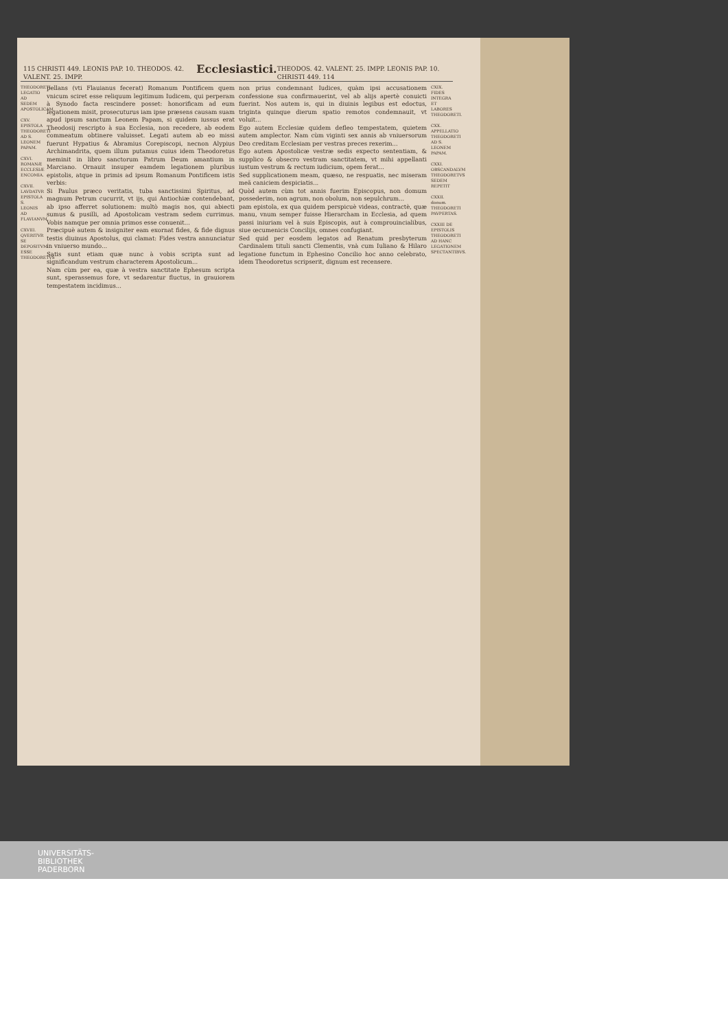115 CHRISTI 449. LEONIS PAP. 10. THEODOS. 42. VALENT. 25. IMPP. Ecclesiastici. THEODOS. 42. VALENT. 25. IMPP. LEONIS PAP. 10. CHRISTI 449. 114
THEODORETI LEGATIO AD SEDEM APOSTOLICAM.
CXV. EPISTOLA THEODORETI AD S. LEONEM PAPAM.
CXVI. ROMANÆ ECCLESIÆ ENCOMIA.
CXVII. LAVDATVR EPISTOLA S. LEONIS AD FLAVIANVM.
CXVIII. QVERITVR SE DEPOSITVM ESSE THEODORETVS
pellans (vti Flauianus fecerat) Romanum Pontificem quem vnicum sciret esse reliquum legitimum Iudicem, qui perperam à Synodo facta rescindere posset: honorificam ad eum legationem misit, prosecuturus iam ipse præsens causam suam apud ipsum sanctum Leonem Papam, si quidem iussus erat Theodosij rescripto à sua Ecclesia, non recedere, ab eodem commeatum obtinere valuisset. Legati autem ab eo missi fuerunt Hypatius & Abramius Corepiscopi, necnon Alypius Archimandrita, quem illum putamus cuius idem Theodoretus meminit in libro sanctorum Patrum Deum amantium in Marciano. Ornauit insuper eamdem legationem pluribus epistolis, atque in primis ad ipsum Romanum Pontificem istis verbis:
Si Paulus præco veritatis, tuba sanctissimi Spiritus, ad magnum Petrum cucurrit, vt ijs, qui Antiochiæ contendebant, ab ipso afferret solutionem: multò magis nos, qui abiecti sumus & pusilli, ad Apostolicam vestram sedem currimus. Vobis namque per omnia primos esse conuenit...
Præcipuè autem & insigniter eam exornat fides, & fide dignus testis diuinus Apostolus, qui clamat: Fides vestra annunciatur in vniuerso mundo...
Satis sunt etiam quæ nunc à vobis scripta sunt ad significandum vestrum characterem Apostolicum...
Nam cùm per ea, quæ à vestra sanctitate Ephesum scripta sunt, sperassemus fore, vt sedarentur fluctus, in grauiorem tempestatem incidimus...
non prius condemnant Iudices, quàm ipsi accusationem confessione sua confirmauerint, vel ab alijs apertè conuicti fuerint. Nos autem is, qui in diuinis legibus est edoctus, triginta quinque dierum spatio remotos condemnauit, vt voluit...
Ego autem Ecclesiæ quidem defleo tempestatem, quietem autem amplector. Nam cùm viginti sex annis ab vniuersorum Deo creditam Ecclesiam per vestras preces rexerim...
Ego autem Apostolicæ vestræ sedis expecto sententiam, & supplico & obsecro vestram sanctitatem, vt mihi appellanti iustum vestrum & rectum iudicium, opem ferat...
Sed supplicationem meam, quæso, ne respuatis, nec miseram meã caniciem despiciatis...
Quòd autem cùm tot annis fuerim Episcopus, non domum possederim, non agrum, non obolum, non sepulchrum...
pam epistola, ex qua quidem perspicuè videas, contractè, quæ manu, vnum semper fuisse Hierarcham in Ecclesia, ad quem passi iniuriam vel à suis Episcopis, aut à comprouincialibus, siue œcumenicis Concilijs, omnes confugiant.
Sed quid per eosdem legatos ad Renatum presbyterum Cardinalem tituli sancti Clementis, vnà cum Iuliano & Hilaro legatione functum in Ephesino Concilio hoc anno celebrato, idem Theodoretus scripserit, dignum est recensere.
CXIX. FIDES INTEGRA ET LABORES THEODORETI.
CXX. APPELLATIO THEODORETI AD S. LEONEM PAPAM.
CXXI. OBSCANDALVM THEODORETVS SEDEM REPETIT
CXXII. donum. THEODORETI PAVPERTAS.
CXXIII DE EPISTOLIS THEODORETI AD HANC LEGATIONEM SPECTANTIBVS.
UNIVERSITÄTS-
BIBLIOTHEK
PADERBORN